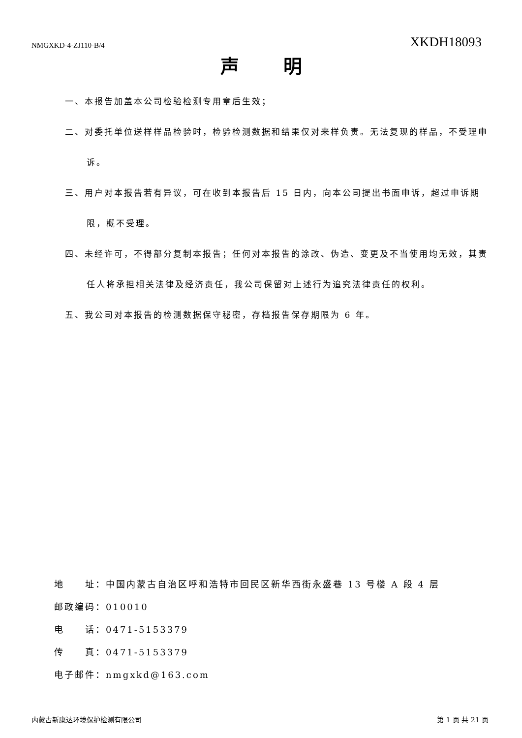NMGXKD-4-ZJ110-B/4 XKDH18093
声明
一、本报告加盖本公司检验检测专用章后生效；
二、对委托单位送样样品检验时，检验检测数据和结果仅对来样负责。无法复现的样品，不受理申诉。
三、用户对本报告若有异议，可在收到本报告后 15 日内，向本公司提出书面申诉，超过申诉期限，概不受理。
四、未经许可，不得部分复制本报告；任何对本报告的涂改、伪造、变更及不当使用均无效，其责任人将承担相关法律及经济责任，我公司保留对上述行为追究法律责任的权利。
五、我公司对本报告的检测数据保守秘密，存档报告保存期限为 6 年。
地　　址：中国内蒙古自治区呼和浩特市回民区新华西街永盛巷 13 号楼 A 段 4 层
邮政编码：010010
电　　话：0471-5153379
传　　真：0471-5153379
电子邮件：nmgxkd@163.com
内蒙古新康达环境保护检测有限公司 第 1 页 共 21 页